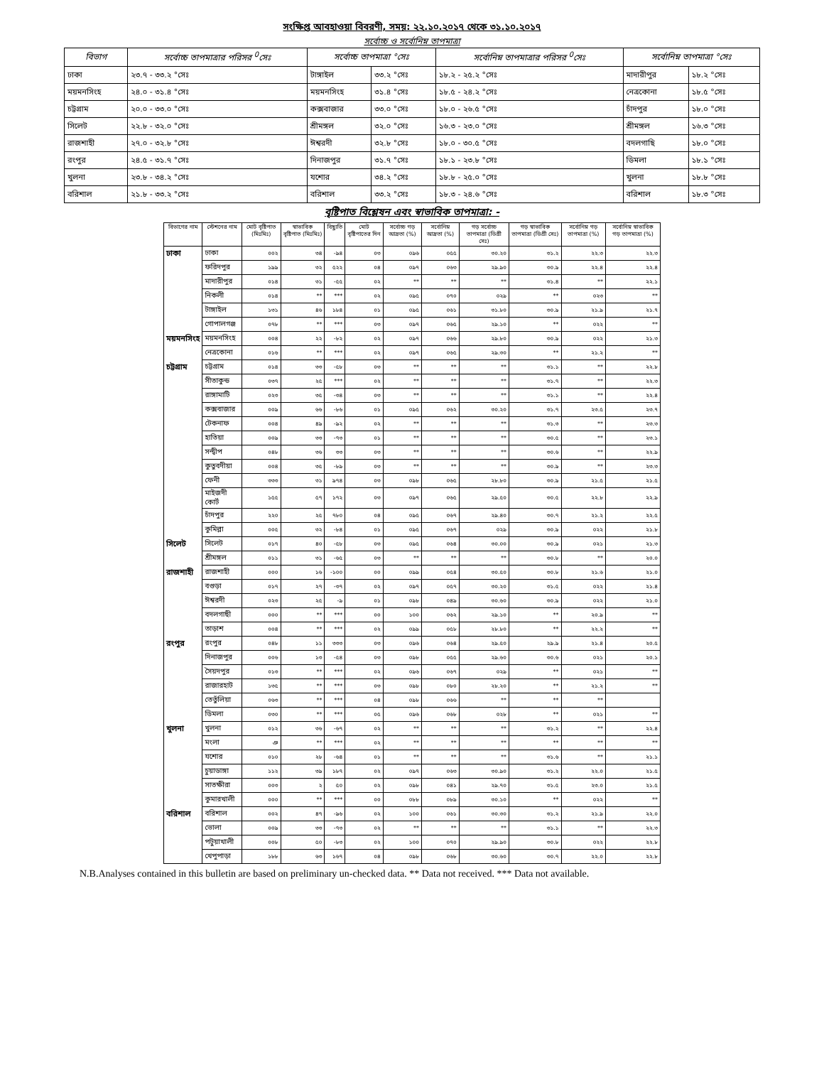সংক্ষিপ্ত আবহাওয়া বিবরণী, সময়: ২২.১০.২০১৭ থেকে ৩১.১০.২০১৭
সর্বোচ্চ ও সর্বোনিম্ন তাপমাত্রা
| বিভাগ | সর্বোচ্চ তাপমাত্রার পরিসর <sup>0</sup>সেঃ | সর্বোচ্চ তাপমাত্রা °সেঃ | | সর্বোনিম্ন তাপমাত্রার পরিসর <sup>0</sup>সেঃ | সর্বোনিম্ন তাপমাত্রা °সেঃ | |
| --- | --- | --- | --- | --- | --- | --- |
| ঢাকা | ২৩.৭ - ৩৩.২ °সেঃ | টাঙ্গাইল | ৩৩.২ °সেঃ | ১৮.২ - ২৫.২ °সেঃ | মাদারীপুর | ১৮.২ °সেঃ |
| ময়মনসিংহ | ২৪.০ - ৩১.৪ °সেঃ | ময়মনসিংহ | ৩১.৪ °সেঃ | ১৮.৫ - ২৪.২ °সেঃ | নেত্রকোনা | ১৮.৫ °সেঃ |
| চট্টগ্রাম | ২০.০ - ৩৩.০ °সেঃ | কক্সবাজার | ৩৩.০ °সেঃ | ১৮.০ - ২৬.৫ °সেঃ | চাঁদপুর | ১৮.০ °সেঃ |
| সিলেট | ২২.৮ - ৩২.০ °সেঃ | শ্রীমঙ্গল | ৩২.০ °সেঃ | ১৬.৩ - ২৩.০ °সেঃ | শ্রীমঙ্গল | ১৬.৩ °সেঃ |
| রাজশাহী | ২৭.০ - ৩২.৮ °সেঃ | ঈশ্বরদী | ৩২.৮ °সেঃ | ১৮.০ - ৩০.৫ °সেঃ | বদলগাছি | ১৮.০ °সেঃ |
| রংপুর | ২৪.৫ - ৩১.৭ °সেঃ | দিনাজপুর | ৩১.৭ °সেঃ | ১৮.১ - ২৩.৮ °সেঃ | ডিমলা | ১৮.১ °সেঃ |
| খুলনা | ২৩.৮ - ৩৪.২ °সেঃ | যশোর | ৩৪.২ °সেঃ | ১৮.৮ - ২৫.০ °সেঃ | খুলনা | ১৮.৮ °সেঃ |
| বরিশাল | ২১.৮ - ৩৩.২ °সেঃ | বরিশাল | ৩৩.২ °সেঃ | ১৮.৩ - ২৪.৬ °সেঃ | বরিশাল | ১৮.৩ °সেঃ |
বৃষ্টিপাত বিশ্লেষন এবং স্বাভাবিক তাপমাত্রা: -
| বিভাগের নাম | স্টেশনের নাম | মোট বৃষ্টিপাত (মিঃমিঃ) | স্বাভাবিক বৃষ্টিপাত (মিঃমিঃ) | বিছ্যুতি | মোট বৃষ্টিপাতের দিন | সর্বোচ্চ গড় আদ্রতা (%) | সর্বোনিম্ন আদ্রতা (%) | গড় সর্বোচ্চ তাপমাত্রা (ডিগ্রী সেঃ) | গড় স্বাভাবিক তাপমাত্রা (ডিগ্রী সেঃ) | সর্বোনিম্ন গড় তাপমাত্রা (%) | সর্বোনিম্ন স্বাভাবিক গড় তাপমাত্রা (%) |
| --- | --- | --- | --- | --- | --- | --- | --- | --- | --- | --- | --- |
| ঢাকা | ঢাকা | ০০২ | ৩৪ | -৯৪ | ০৩ | ০৯৬ | ০৫৫ | ৩০.২০ | ৩১.২ | ২২.৩ | ২২.৩ |
| | ফরিদপুর | ১৯৯ | ৩২ | ৫২২ | ০৪ | ০৯৭ | ০৬৩ | ২৯.৯০ | ৩০.৯ | ২২.৪ | ২২.৪ |
| | মাদারীপুর | ০১৪ | ৩১ | -৫৫ | ০২ | ** | ** | ** | ৩১.৪ | ** | ২২.১ |
| | নিকলী | ০১৪ | ** | *** | ০২ | ০৯৫ | ০৭০ | ০২৯ | ** | ০২৩ | ** |
| | টাঙ্গাইল | ১৩১ | ৪৬ | ১৮৪ | ০১ | ০৯৫ | ০৬১ | ৩১.৮০ | ৩০.৯ | ২১.৯ | ২১.৭ |
| | গোপালগঞ্জ | ০৭৮ | ** | *** | ০৩ | ০৯৭ | ০৬৫ | ২৯.১০ | ** | ০২২ | ** |
| ময়মনসিংহ | ময়মনসিংহ | ০০৪ | ২২ | -৮২ | ০২ | ০৯৭ | ০৬৬ | ২৯.৮০ | ৩০.৯ | ০২২ | ২১.৩ |
| | নেত্রকোনা | ০১৬ | ** | *** | ০২ | ০৯৭ | ০৬৫ | ২৯.৩০ | ** | ২১.২ | ** |
| চট্টগ্রাম | চট্টগ্রাম | ০১৪ | ৩৩ | -৫৮ | ০৩ | ** | ** | ** | ৩১.১ | ** | ২২.৮ |
| | সীতাকুন্ড | ০৩৭ | ২৫ | *** | ০২ | ** | ** | ** | ৩১.৭ | ** | ২২.৩ |
| | রাঙ্গামাটি | ০২৩ | ৩৫ | -৩৪ | ০৩ | ** | ** | ** | ৩১.১ | ** | ২২.৪ |
| | কক্সবাজার | ০০৯ | ৬৬ | -৮৬ | ০১ | ০৯৫ | ০৬২ | ৩০.২০ | ৩১.৭ | ২৩.৫ | ২৩.৭ |
| | টেকনাফ | ০০৪ | ৪৯ | -৯২ | ০২ | ** | ** | ** | ৩১.৩ | ** | ২৩.৩ |
| | হাতিয়া | ০০৯ | ৩৩ | -৭৩ | ০১ | ** | ** | ** | ৩০.৫ | ** | ২৩.১ |
| | সন্দ্বীপ | ০৪৮ | ৩৬ | ৩৩ | ০৩ | ** | ** | ** | ৩০.৬ | ** | ২২.৯ |
| | কুতুবদীয়া | ০০৪ | ৩৫ | -৮৯ | ০৩ | ** | ** | ** | ৩০.৯ | ** | ২৩.৩ |
| | ফেনী | ৩৩৩ | ৩১ | ৯৭৪ | ০৩ | ০৯৮ | ০৬৫ | ২৮.৮০ | ৩০.৯ | ২১.৫ | ২১.৫ |
| | মাইজদী কোর্ট | ১৫৫ | ৫৭ | ১৭২ | ০৩ | ০৯৭ | ০৬৫ | ২৯.৫০ | ৩০.৫ | ২২.৮ | ২২.৯ |
| | চাঁদপুর | ২২০ | ২৫ | ৭৮০ | ০৪ | ০৯৫ | ০৬৭ | ২৯.৪০ | ৩০.৭ | ২১.২ | ২২.৫ |
| | কুমিল্লা | ০০৫ | ৩২ | -৮৪ | ০১ | ০৯৫ | ০৬৭ | ০২৯ | ৩০.৯ | ০২২ | ২১.৮ |
| সিলেট | সিলেট | ০১৭ | ৪০ | -৫৮ | ০৩ | ০৯৫ | ০৬৪ | ৩০.০০ | ৩০.৯ | ০২১ | ২১.৩ |
| | শ্রীমঙ্গল | ০১১ | ৩১ | -৬৫ | ০৩ | ** | ** | ** | ৩০.৮ | ** | ২০.০ |
| রাজশাহী | রাজশাহী | ০০০ | ১৬ | -১০০ | ০০ | ০৯৯ | ০৫৪ | ৩০.৫০ | ৩০.৮ | ২১.৬ | ২১.০ |
| | বগুড়া | ০১৭ | ২৭ | -৩৭ | ০২ | ০৯৭ | ০৫৭ | ৩০.২০ | ৩১.৫ | ০২২ | ২১.৪ |
| | ঈশ্বরদী | ০২৩ | ২৫ | -৯ | ০১ | ০৯৮ | ০৪৯ | ৩০.৬০ | ৩০.৯ | ০২২ | ২১.০ |
| | বদলগাছী | ০০০ | ** | *** | ০০ | ১০০ | ০৬২ | ২৯.১০ | ** | ২০.৯ | ** |
| | তাড়াশ | ০০৪ | ** | *** | ০২ | ০৯৯ | ০৫৮ | ২৮.৮০ | ** | ২২.২ | ** |
| রংপুর | রংপুর | ০৪৮ | ১১ | ৩৩৩ | ০৩ | ০৯৬ | ০৬৪ | ২৯.৫০ | ২৯.৯ | ২১.৪ | ২০.৫ |
| | দিনাজপুর | ০০৬ | ১৩ | -৫৪ | ০৩ | ০৯৮ | ০৫৫ | ২৯.৬০ | ৩০.৬ | ০২১ | ২০.১ |
| | সৈয়দপুর | ০১৩ | ** | *** | ০২ | ০৯৬ | ০৬৭ | ০২৯ | ** | ০২১ | ** |
| | রাজারহাট | ১৩৫ | ** | *** | ০৩ | ০৯৮ | ০৮০ | ২৮.২০ | ** | ২১.২ | ** |
| | তেতুঁলিয়া | ০৬৩ | ** | *** | ০৪ | ০৯৮ | ০৬৬ | ** | ** | ** | |
| | ডিমলা | ০৩০ | ** | *** | ০৫ | ০৯৬ | ০৬৮ | ০২৮ | ** | ০২১ | ** |
| খুলনা | খুলনা | ০১২ | ৩৬ | -৬৭ | ০২ | ** | ** | ** | ৩১.২ | ** | ২২.৪ |
| | মংলা | ঞ | ** | *** | ০২ | ** | ** | ** | ** | ** | ** |
| | যশোর | ০১০ | ২৮ | -৬৪ | ০১ | ** | ** | ** | ৩১.৬ | ** | ২১.১ |
| | চুয়াডাঙ্গা | ১১২ | ৩৯ | ১৮৭ | ০২ | ০৯৭ | ০৬৩ | ৩০.৯০ | ৩১.২ | ২২.০ | ২১.৫ |
| | সাতক্ষীরা | ০০৩ | ২ | ৫০ | ০২ | ০৯৮ | ০৪১ | ২৯.৭০ | ৩১.৫ | ২৩.০ | ২১.৫ |
| | কুমারখালী | ০০০ | ** | *** | ০০ | ০৮৮ | ০৮৯ | ৩০.১০ | ** | ০২২ | ** |
| বরিশাল | বরিশাল | ০০২ | ৪৭ | -৯৬ | ০২ | ১০০ | ০৬১ | ৩০.৩০ | ৩১.২ | ২১.৯ | ২২.০ |
| | ভোলা | ০০৯ | ৩৩ | -৭৩ | ০২ | ** | ** | ** | ৩১.১ | ** | ২২.৩ |
| | পটুয়াখালী | ০০৮ | ৫০ | -৮৩ | ০২ | ১০০ | ০৭০ | ২৯.৯০ | ৩০.৮ | ০২২ | ২২.৮ |
| | খেপুপাড়া | ১৮৮ | ৬৩ | ১৬৭ | ০৪ | ০৯৮ | ০৬৮ | ৩০.৬০ | ৩০.৭ | ২২.০ | ২২.৮ |
N.B.Analyses contained in this bulletin are based on preliminary un-checked data. ** Data not received. *** Data not available.